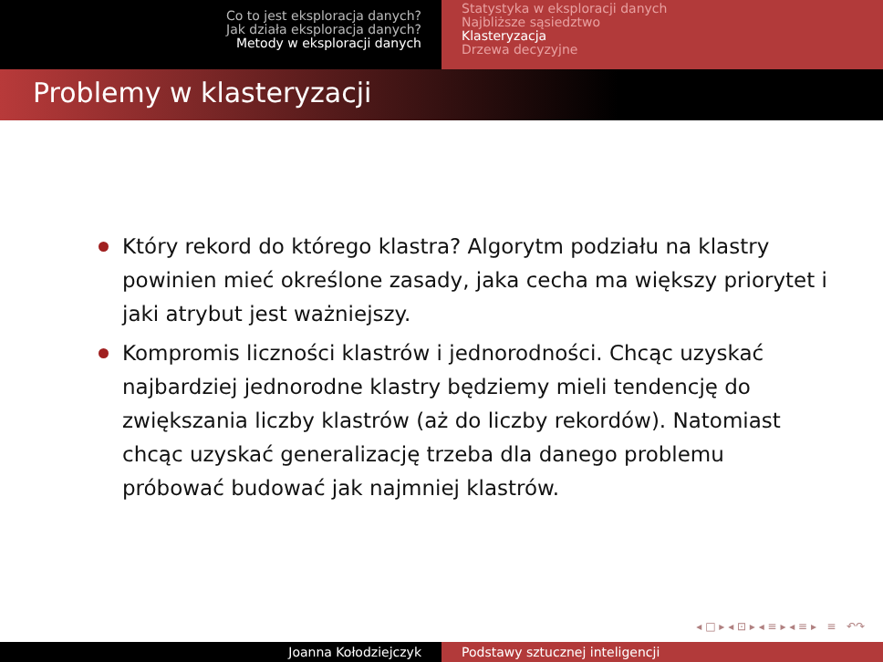Co to jest eksploracja danych?
Jak działa eksploracja danych?
Metody w eksploracji danych
Statystyka w eksploracji danych
Najbliższe sąsiedztwo
Klasteryzacja
Drzewa decyzyjne
Problemy w klasteryzacji
Który rekord do którego klastra? Algorytm podziału na klastry powinien mieć określone zasady, jaka cecha ma większy priorytet i jaki atrybut jest ważniejszy.
Kompromis liczności klastrów i jednorodności. Chcąc uzyskać najbardziej jednorodne klastry będziemy mieli tendencję do zwiększania liczby klastrów (aż do liczby rekordów). Natomiast chcąc uzyskać generalizację trzeba dla danego problemu próbować budować jak najmniej klastrów.
◂ □ ▸ ◂ ⊡ ▸ ◂ ≡ ▸ ◂ ≡ ▸ ≡ ↶↷
Joanna Kołodziejczyk Podstawy sztucznej inteligencji